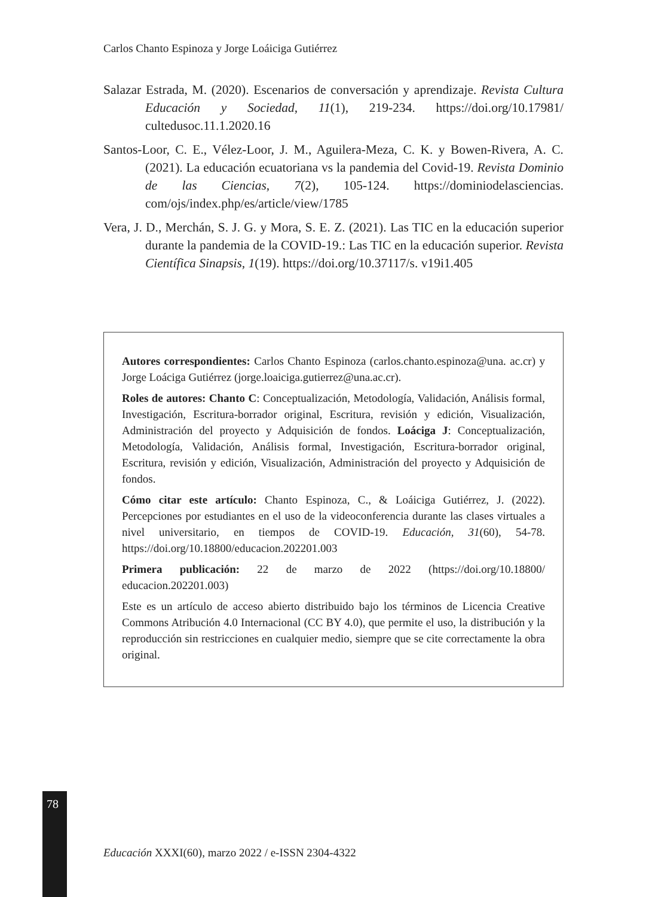Carlos Chanto Espinoza y Jorge Loáiciga Gutiérrez
Salazar Estrada, M. (2020). Escenarios de conversación y aprendizaje. Revista Cultura Educación y Sociedad, 11(1), 219-234. https://doi.org/10.17981/ cultedusoc.11.1.2020.16
Santos-Loor, C. E., Vélez-Loor, J. M., Aguilera-Meza, C. K. y Bowen-Rivera, A. C. (2021). La educación ecuatoriana vs la pandemia del Covid-19. Revista Dominio de las Ciencias, 7(2), 105-124. https://dominiodelasciencias. com/ojs/index.php/es/article/view/1785
Vera, J. D., Merchán, S. J. G. y Mora, S. E. Z. (2021). Las TIC en la educación superior durante la pandemia de la COVID-19.: Las TIC en la educación superior. Revista Científica Sinapsis, 1(19). https://doi.org/10.37117/s. v19i1.405
Autores correspondientes: Carlos Chanto Espinoza (carlos.chanto.espinoza@una. ac.cr) y Jorge Loáciga Gutiérrez (jorge.loaiciga.gutierrez@una.ac.cr).
Roles de autores: Chanto C: Conceptualización, Metodología, Validación, Análisis formal, Investigación, Escritura-borrador original, Escritura, revisión y edición, Visualización, Administración del proyecto y Adquisición de fondos. Loáciga J: Conceptualización, Metodología, Validación, Análisis formal, Investigación, Escritura-borrador original, Escritura, revisión y edición, Visualización, Administración del proyecto y Adquisición de fondos.
Cómo citar este artículo: Chanto Espinoza, C., & Loáiciga Gutiérrez, J. (2022). Percepciones por estudiantes en el uso de la videoconferencia durante las clases virtuales a nivel universitario, en tiempos de COVID-19. Educación, 31(60), 54-78. https://doi.org/10.18800/educacion.202201.003
Primera publicación: 22 de marzo de 2022 (https://doi.org/10.18800/ educacion.202201.003)
Este es un artículo de acceso abierto distribuido bajo los términos de Licencia Creative Commons Atribución 4.0 Internacional (CC BY 4.0), que permite el uso, la distribución y la reproducción sin restricciones en cualquier medio, siempre que se cite correctamente la obra original.
78
Educación XXXI(60), marzo 2022 / e-ISSN 2304-4322